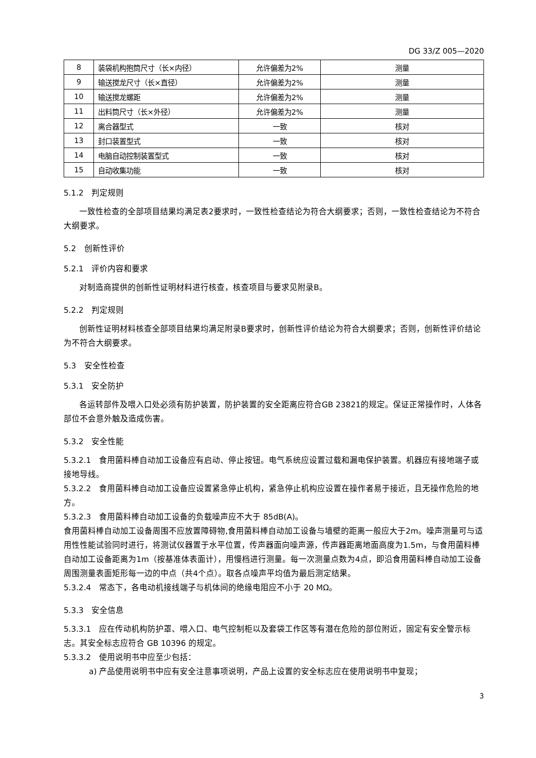DG 33/Z 005—2020
| 8 | 装袋机构抱筒尺寸（长×内径） | 允许偏差为2% | 测量 |
| 9 | 输送搅龙尺寸（长×直径） | 允许偏差为2% | 测量 |
| 10 | 输送搅龙螺距 | 允许偏差为2% | 测量 |
| 11 | 出料筒尺寸（长×外径） | 允许偏差为2% | 测量 |
| 12 | 离合器型式 | 一致 | 核对 |
| 13 | 封口装置型式 | 一致 | 核对 |
| 14 | 电脑自动控制装置型式 | 一致 | 核对 |
| 15 | 自动收集功能 | 一致 | 核对 |
5.1.2　判定规则
一致性检查的全部项目结果均满足表2要求时，一致性检查结论为符合大纲要求；否则，一致性检查结论为不符合大纲要求。
5.2　创新性评价
5.2.1　评价内容和要求
对制造商提供的创新性证明材料进行核查，核查项目与要求见附录B。
5.2.2　判定规则
创新性证明材料核查全部项目结果均满足附录B要求时，创新性评价结论为符合大纲要求；否则，创新性评价结论为不符合大纲要求。
5.3　安全性检查
5.3.1　安全防护
各运转部件及喂入口处必须有防护装置，防护装置的安全距离应符合GB 23821的规定。保证正常操作时，人体各部位不会意外触及造成伤害。
5.3.2　安全性能
5.3.2.1　食用菌料棒自动加工设备应有启动、停止按钮。电气系统应设置过载和漏电保护装置。机器应有接地端子或接地导线。
5.3.2.2　食用菌料棒自动加工设备应设置紧急停止机构，紧急停止机构应设置在操作者易于接近，且无操作危险的地方。
5.3.2.3　食用菌料棒自动加工设备的负载噪声应不大于 85dB(A)。
食用菌料棒自动加工设备周围不应放置障碍物,食用菌料棒自动加工设备与墙壁的距离一般应大于2m。噪声测量可与适用性性能试验同时进行，将测试仪器置于水平位置，传声器面向噪声源，传声器距离地面高度为1.5m，与食用菌料棒自动加工设备距离为1m（按基准体表面计），用慢档进行测量。每一次测量点数为4点，即沿食用菌料棒自动加工设备周围测量表面矩形每一边的中点（共4个点）。取各点噪声平均值为最后测定结果。
5.3.2.4　常态下，各电动机接线端子与机体间的绝缘电阻应不小于 20 MΩ。
5.3.3　安全信息
5.3.3.1　应在传动机构防护罩、喂入口、电气控制柜以及套袋工作区等有潜在危险的部位附近，固定有安全警示标志。其安全标志应符合 GB 10396 的规定。
5.3.3.2　使用说明书中应至少包括：
a) 产品使用说明书中应有安全注意事项说明，产品上设置的安全标志应在使用说明书中复现；
3